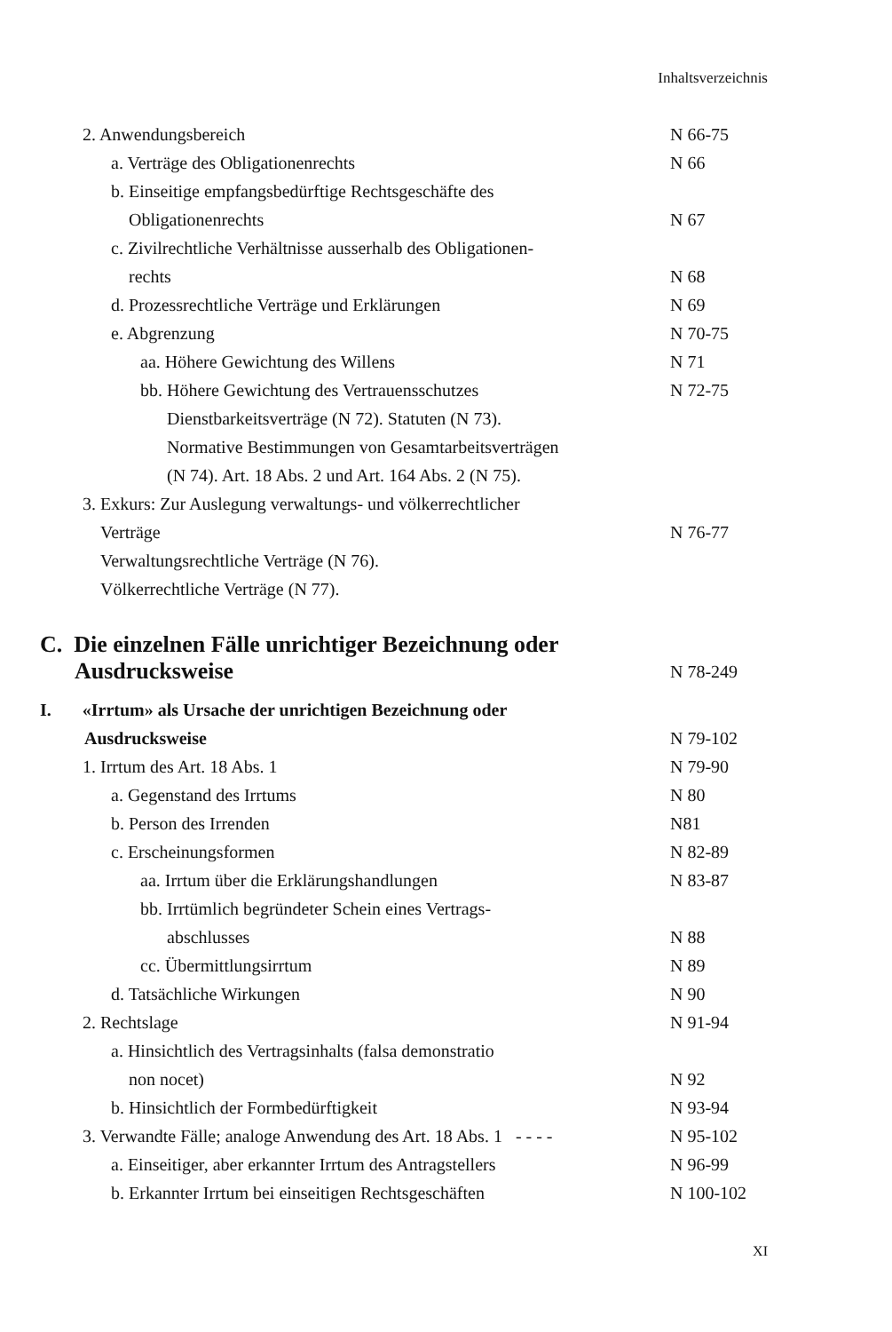Inhaltsverzeichnis
2. Anwendungsbereich N 66-75
a. Verträge des Obligationenrechts N 66
b. Einseitige empfangsbedürftige Rechtsgeschäfte des
Obligationenrechts
N 67
c. Zivilrechtliche Verhältnisse ausserhalb des Obligationen-
rechts
N 68
d. Prozessrechtliche Verträge und Erklärungen N 69
e. Abgrenzung N 70-75
aa. Höhere Gewichtung des Willens N 71
bb. Höhere Gewichtung des Vertrauensschutzes
Dienstbarkeitsverträge (N 72). Statuten (N 73).
Normative Bestimmungen von Gesamtarbeitsverträgen
(N 74). Art. 18 Abs. 2 und Art. 164 Abs. 2 (N 75). N 72-75
3. Exkurs: Zur Auslegung verwaltungs- und völkerrechtlicher
Verträge
Verwaltungsrechtliche Verträge (N 76).
Völkerrechtliche Verträge (N 77).
N 76-77
C. Die einzelnen Fälle unrichtiger Bezeichnung oder
Ausdrucksweise
N 78-249
I. «Irrtum» als Ursache der unrichtigen Bezeichnung oder
Ausdrucksweise
N 79-102
1. Irrtum des Art. 18 Abs. 1 N 79-90
a. Gegenstand des Irrtums N 80
b. Person des Irrenden N81
c. Erscheinungsformen N 82-89
aa. Irrtum über die Erklärungshandlungen N 83-87
bb. Irrtümlich begründeter Schein eines Vertrags-
abschlusses
N 88
cc. Übermittlungsirrtum N 89
d. Tatsächliche Wirkungen N 90
2. Rechtslage N 91-94
a. Hinsichtlich des Vertragsinhalts (falsa demonstratio
non nocet)
N 92
b. Hinsichtlich der Formbedürftigkeit N 93-94
3. Verwandte Fälle; analoge Anwendung des Art. 18 Abs. 1 - - - - N 95-102
a. Einseitiger, aber erkannter Irrtum des Antragstellers N 96-99
b. Erkannter Irrtum bei einseitigen Rechtsgeschäften N 100-102
XI